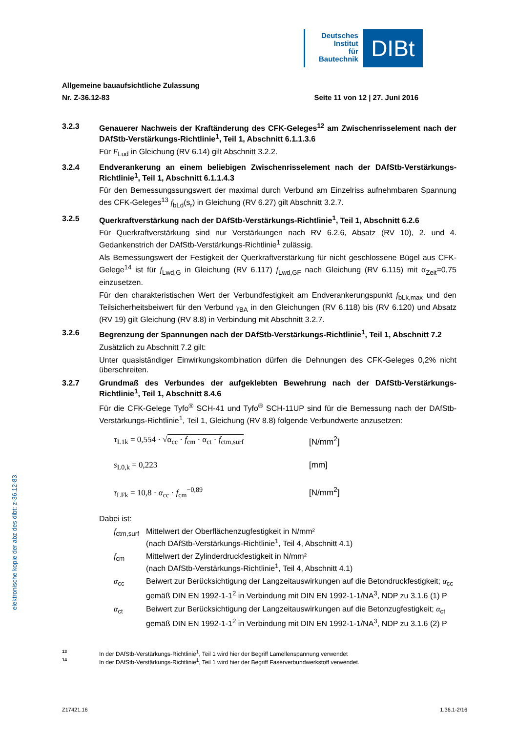Deutsches
Institut
für
Bautechnik
DIBt
elektronische kopie der abz des dibt: z-36.12-83
Allgemeine bauaufsichtliche Zulassung
Nr. Z-36.12-83 Seite 11 von 12 | 27. Juni 2016
3.2.3 Genauerer Nachweis der Kraftänderung des CFK-Geleges<sup>12</sup> am Zwischenrisselement nach der DAfStb-Verstärkungs-Richtlinie<sup>1</sup>, Teil 1, Abschnitt 6.1.1.3.6
Für F<sub>Lud</sub> in Gleichung (RV 6.14) gilt Abschnitt 3.2.2.
3.2.4 Endverankerung an einem beliebigen Zwischenrisselement nach der DAfStb-Verstärkungs-Richtlinie<sup>1</sup>, Teil 1, Abschnitt 6.1.1.4.3
Für den Bemessungssungswert der maximal durch Verbund am Einzelriss aufnehmbaren Spannung des CFK-Geleges<sup>13</sup> f<sub>bLd</sub>(s<sub>r</sub>) in Gleichung (RV 6.27) gilt Abschnitt 3.2.7.
3.2.5 Querkraftverstärkung nach der DAfStb-Verstärkungs-Richtlinie<sup>1</sup>, Teil 1, Abschnitt 6.2.6
Für Querkraftverstärkung sind nur Verstärkungen nach RV 6.2.6, Absatz (RV 10), 2. und 4. Gedankenstrich der DAfStb-Verstärkungs-Richtlinie<sup>1</sup> zulässig.
Als Bemessungswert der Festigkeit der Querkraftverstärkung für nicht geschlossene Bügel aus CFK-Gelege<sup>14</sup> ist für f<sub>Lwd,G</sub> in Gleichung (RV 6.117) f<sub>Lwd,GF</sub> nach Gleichung (RV 6.115) mit α<sub>Zeit</sub>=0,75 einzusetzen.
Für den charakteristischen Wert der Verbundfestigkeit am Endverankerungspunkt f<sub>bLk,max</sub> und den Teilsicherheitsbeiwert für den Verbund γ<sub>BA</sub> in den Gleichungen (RV 6.118) bis (RV 6.120) und Absatz (RV 19) gilt Gleichung (RV 8.8) in Verbindung mit Abschnitt 3.2.7.
3.2.6 Begrenzung der Spannungen nach der DAfStb-Verstärkungs-Richtlinie<sup>1</sup>, Teil 1, Abschnitt 7.2
Zusätzlich zu Abschnitt 7.2 gilt:
Unter quasiständiger Einwirkungskombination dürfen die Dehnungen des CFK-Geleges 0,2% nicht überschreiten.
3.2.7 Grundmaß des Verbundes der aufgeklebten Bewehrung nach der DAfStb-Verstärkungs-Richtlinie<sup>1</sup>, Teil 1, Abschnitt 8.4.6
Für die CFK-Gelege Tyfo<sup>®</sup> SCH-41 und Tyfo<sup>®</sup> SCH-11UP sind für die Bemessung nach der DAfStb-Verstärkungs-Richtlinie<sup>1</sup>, Teil 1, Gleichung (RV 8.8) folgende Verbundwerte anzusetzen:
τ<sub>L1k</sub> = 0,554 · √α<sub>cc</sub> · f<sub>cm</sub> · α<sub>ct</sub> · f<sub>ctm,surf</sub>
[N/mm<sup>2</sup>]
s<sub>L0,k</sub> = 0,223 [mm]
τ<sub>LFk</sub> = 10,8 · α<sub>cc</sub> · f<sub>cm</sub><sup>−0,89</sup> [N/mm<sup>2</sup>]
Dabei ist:
f<sub>ctm,surf</sub>
Mittelwert der Oberflächenzugfestigkeit in N/mm²
(nach DAfStb-Verstärkungs-Richtlinie<sup>1</sup>, Teil 4, Abschnitt 4.1)
f<sub>cm</sub> Mittelwert der Zylinderdruckfestigkeit in N/mm²
(nach DAfStb-Verstärkungs-Richtlinie<sup>1</sup>, Teil 4, Abschnitt 4.1)
α<sub>cc</sub> Beiwert zur Berücksichtigung der Langzeitauswirkungen auf die Betondruckfestigkeit; α<sub>cc</sub> gemäß DIN EN 1992-1-1<sup>2</sup> in Verbindung mit DIN EN 1992-1-1/NA<sup>3</sup>, NDP zu 3.1.6 (1) P
α<sub>ct</sub> Beiwert zur Berücksichtigung der Langzeitauswirkungen auf die Betonzugfestigkeit; α<sub>ct</sub> gemäß DIN EN 1992-1-1<sup>2</sup> in Verbindung mit DIN EN 1992-1-1/NA<sup>3</sup>, NDP zu 3.1.6 (2) P
13 In der DAfStb-Verstärkungs-Richtlinie<sup>1</sup>, Teil 1 wird hier der Begriff Lamellenspannung verwendet
14 In der DAfStb-Verstärkungs-Richtlinie<sup>1</sup>, Teil 1 wird hier der Begriff Faserverbundwerkstoff verwendet.
Z17421.16 1.36.1-2/16